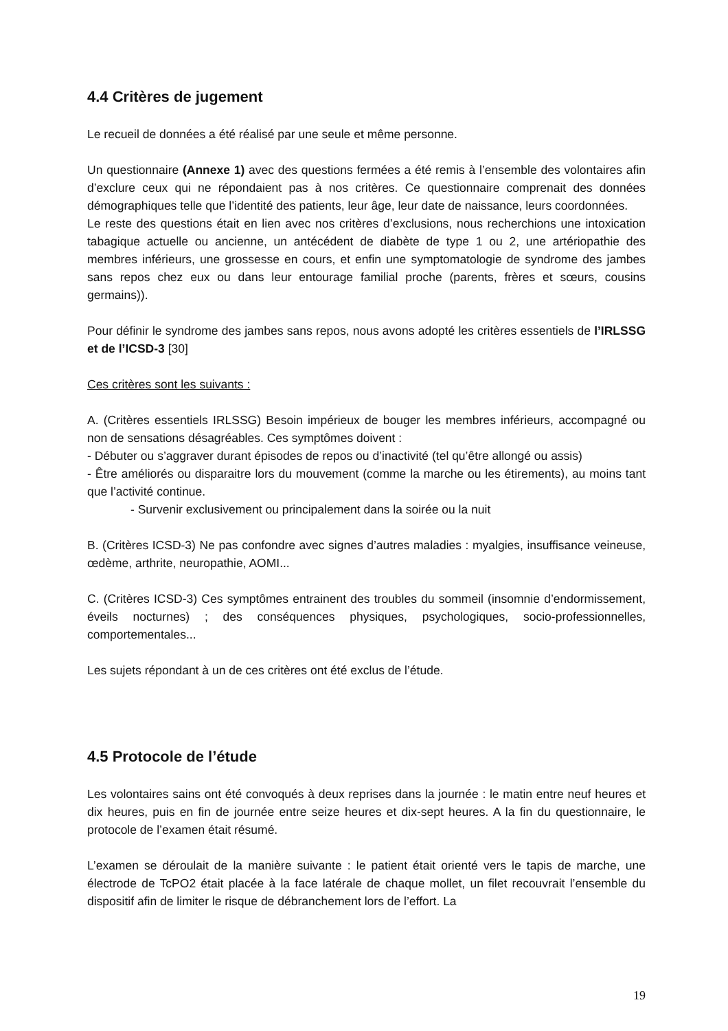4.4 Critères de jugement
Le recueil de données a été réalisé par une seule et même personne.
Un questionnaire (Annexe 1) avec des questions fermées a été remis à l’ensemble des volontaires afin d’exclure ceux qui ne répondaient pas à nos critères. Ce questionnaire comprenait des données démographiques telle que l’identité des patients, leur âge, leur date de naissance, leurs coordonnées.
Le reste des questions était en lien avec nos critères d’exclusions, nous recherchions une intoxication tabagique actuelle ou ancienne, un antécédent de diabète de type 1 ou 2, une artériopathie des membres inférieurs, une grossesse en cours, et enfin une symptomatologie de syndrome des jambes sans repos chez eux ou dans leur entourage familial proche (parents, frères et sœurs, cousins germains)).
Pour définir le syndrome des jambes sans repos, nous avons adopté les critères essentiels de l’IRLSSG et de l’ICSD-3 [30]
Ces critères sont les suivants :
A. (Critères essentiels IRLSSG) Besoin impérieux de bouger les membres inférieurs, accompagné ou non de sensations désagréables. Ces symptômes doivent :
- Débuter ou s’aggraver durant épisodes de repos ou d’inactivité (tel qu’être allongé ou assis)
- Être améliorés ou disparaitre lors du mouvement (comme la marche ou les étirements), au moins tant que l’activité continue.
- Survenir exclusivement ou principalement dans la soirée ou la nuit
B. (Critères ICSD-3) Ne pas confondre avec signes d’autres maladies : myalgies, insuffisance veineuse, œdème, arthrite, neuropathie, AOMI...
C. (Critères ICSD-3) Ces symptômes entrainent des troubles du sommeil (insomnie d’endormissement, éveils nocturnes) ; des conséquences physiques, psychologiques, socio-professionnelles, comportementales...
Les sujets répondant à un de ces critères ont été exclus de l’étude.
4.5 Protocole de l’étude
Les volontaires sains ont été convoqués à deux reprises dans la journée : le matin entre neuf heures et dix heures, puis en fin de journée entre seize heures et dix-sept heures. A la fin du questionnaire, le protocole de l’examen était résumé.
L’examen se déroulait de la manière suivante : le patient était orienté vers le tapis de marche, une électrode de TcPO2 était placée à la face latérale de chaque mollet, un filet recouvrait l’ensemble du dispositif afin de limiter le risque de débranchement lors de l’effort. La
19